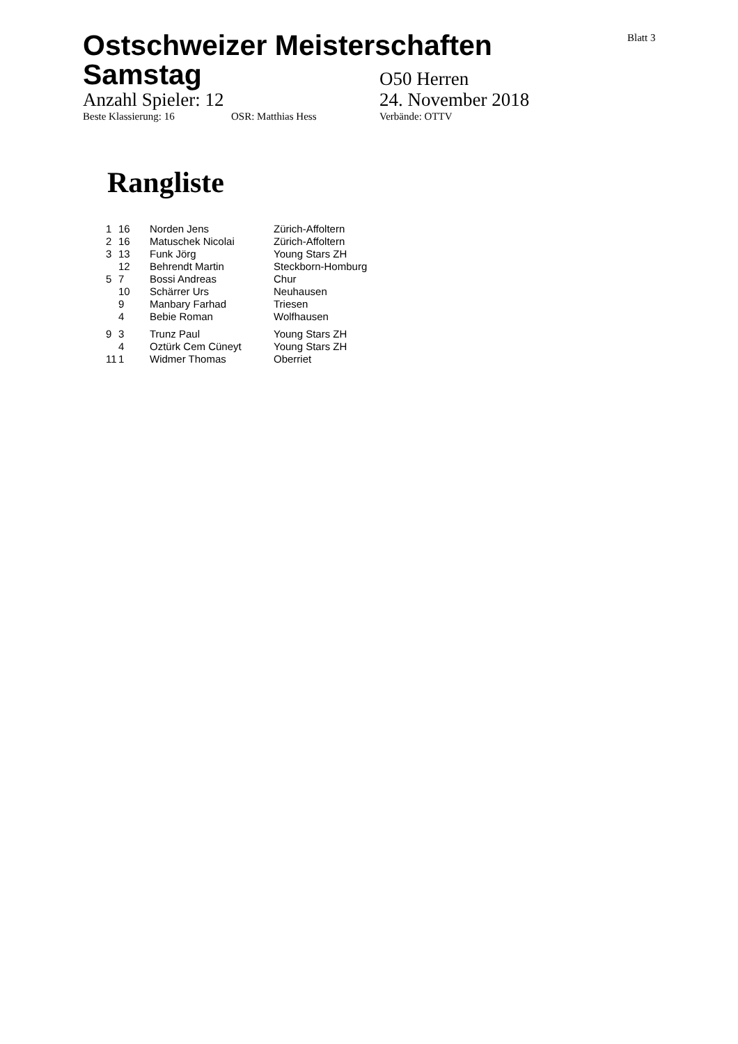Blatt 3
Ostschweizer Meisterschaften
Samstag
O50 Herren
Anzahl Spieler: 12 24. November 2018
Beste Klassierung: 16 OSR: Matthias Hess Verbände: OTTV
Rangliste
| 1 | 16 | Norden Jens | Zürich-Affoltern |
| 2 | 16 | Matuschek Nicolai | Zürich-Affoltern |
| 3 | 13 | Funk Jörg | Young Stars ZH |
| | 12 | Behrendt Martin | Steckborn-Homburg |
| 5 | 7 | Bossi Andreas | Chur |
| | 10 | Schärrer Urs | Neuhausen |
| | 9 | Manbary Farhad | Triesen |
| | 4 | Bebie Roman | Wolfhausen |
| 9 | 3 | Trunz Paul | Young Stars ZH |
| | 4 | Oztürk Cem Cüneyt | Young Stars ZH |
| 11 | 1 | Widmer Thomas | Oberriet |